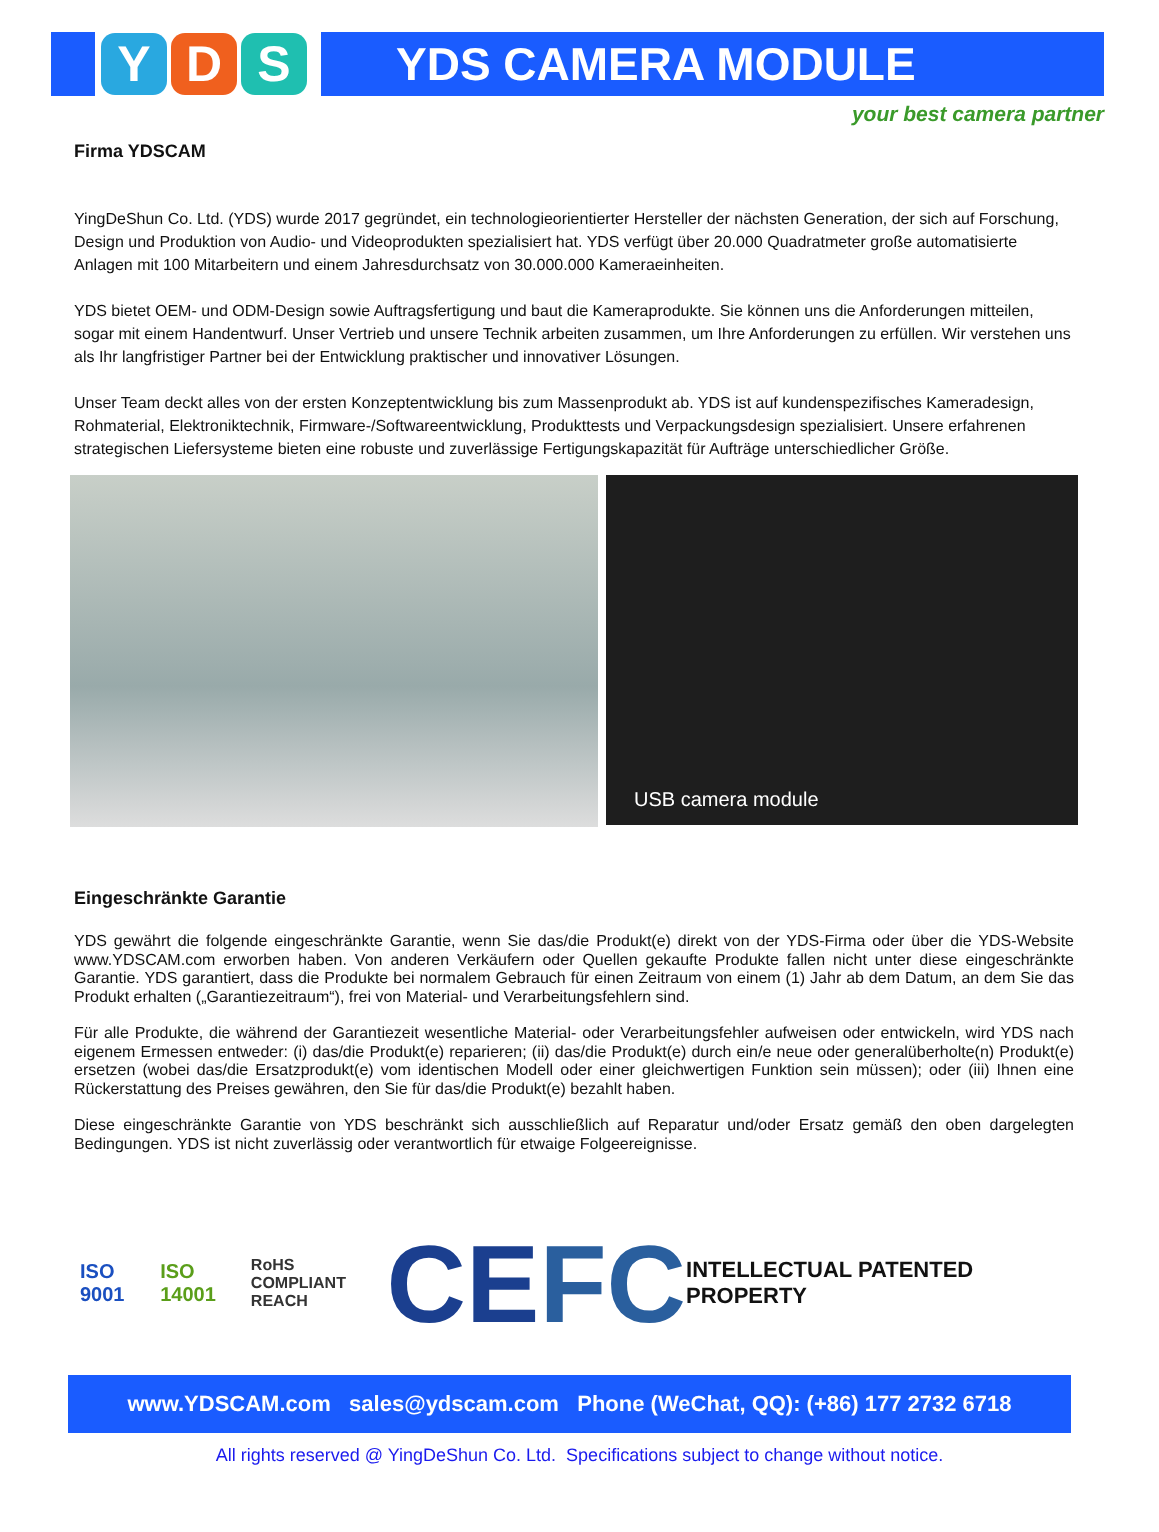Y D S
YDS CAMERA MODULE
your best camera partner
Firma YDSCAM
YingDeShun Co. Ltd. (YDS) wurde 2017 gegründet, ein technologieorientierter Hersteller der nächsten Generation, der sich auf Forschung, Design und Produktion von Audio- und Videoprodukten spezialisiert hat. YDS verfügt über 20.000 Quadratmeter große automatisierte Anlagen mit 100 Mitarbeitern und einem Jahresdurchsatz von 30.000.000 Kameraeinheiten.
YDS bietet OEM- und ODM-Design sowie Auftragsfertigung und baut die Kameraprodukte. Sie können uns die Anforderungen mitteilen, sogar mit einem Handentwurf. Unser Vertrieb und unsere Technik arbeiten zusammen, um Ihre Anforderungen zu erfüllen. Wir verstehen uns als Ihr langfristiger Partner bei der Entwicklung praktischer und innovativer Lösungen.
Unser Team deckt alles von der ersten Konzeptentwicklung bis zum Massenprodukt ab. YDS ist auf kundenspezifisches Kameradesign, Rohmaterial, Elektroniktechnik, Firmware-/Softwareentwicklung, Produkttests und Verpackungsdesign spezialisiert. Unsere erfahrenen strategischen Liefersysteme bieten eine robuste und zuverlässige Fertigungskapazität für Aufträge unterschiedlicher Größe.
USB camera module
Eingeschränkte Garantie
YDS gewährt die folgende eingeschränkte Garantie, wenn Sie das/die Produkt(e) direkt von der YDS-Firma oder über die YDS-Website www.YDSCAM.com erworben haben. Von anderen Verkäufern oder Quellen gekaufte Produkte fallen nicht unter diese eingeschränkte Garantie. YDS garantiert, dass die Produkte bei normalem Gebrauch für einen Zeitraum von einem (1) Jahr ab dem Datum, an dem Sie das Produkt erhalten („Garantiezeitraum“), frei von Material- und Verarbeitungsfehlern sind.
Für alle Produkte, die während der Garantiezeit wesentliche Material- oder Verarbeitungsfehler aufweisen oder entwickeln, wird YDS nach eigenem Ermessen entweder: (i) das/die Produkt(e) reparieren; (ii) das/die Produkt(e) durch ein/e neue oder generalüberholte(n) Produkt(e) ersetzen (wobei das/die Ersatzprodukt(e) vom identischen Modell oder einer gleichwertigen Funktion sein müssen); oder (iii) Ihnen eine Rückerstattung des Preises gewähren, den Sie für das/die Produkt(e) bezahlt haben.
Diese eingeschränkte Garantie von YDS beschränkt sich ausschließlich auf Reparatur und/oder Ersatz gemäß den oben dargelegten Bedingungen. YDS ist nicht zuverlässig oder verantwortlich für etwaige Folgeereignisse.
ISO 9001 ISO 14001 RoHS COMPLIANT
REACH CE FC INTELLECTUAL PATENTED PROPERTY
www.YDSCAM.com sales@ydscam.com Phone (WeChat, QQ): (+86) 177 2732 6718
All rights reserved @ YingDeShun Co. Ltd. Specifications subject to change without notice.